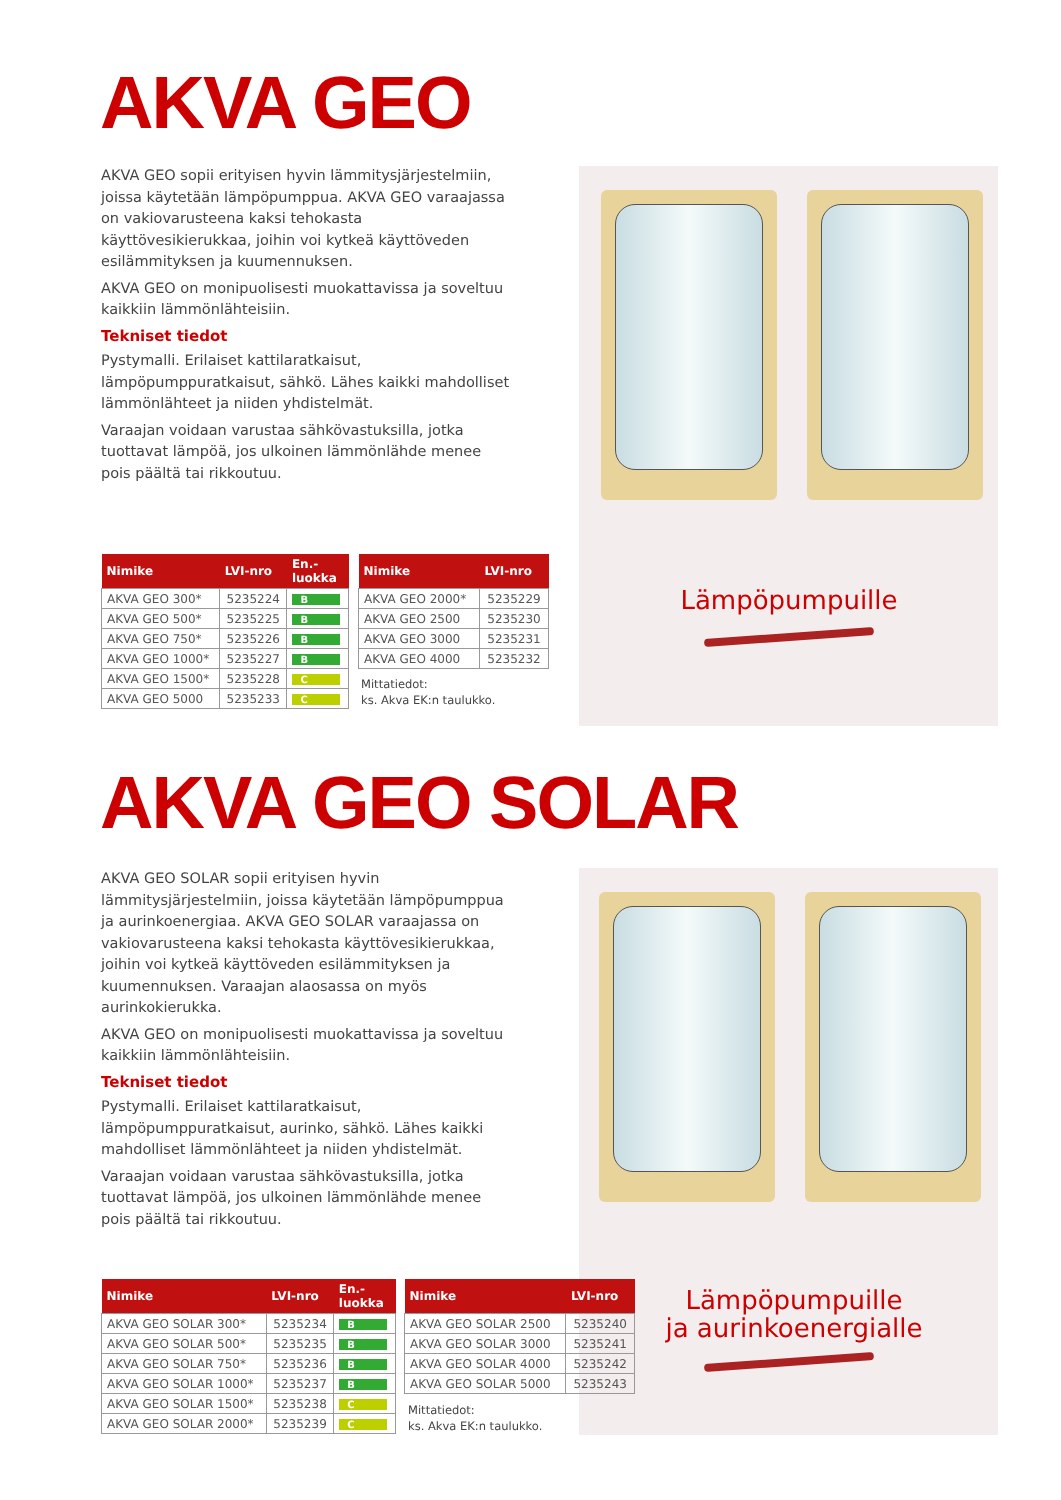AKVA GEO
AKVA GEO sopii erityisen hyvin lämmitysjärjestelmiin, joissa käytetään lämpöpumppua. AKVA GEO varaajassa on vakiovarusteena kaksi tehokasta käyttövesikierukkaa, joihin voi kytkeä käyttöveden esilämmityksen ja kuumennuksen.
AKVA GEO on monipuolisesti muokattavissa ja soveltuu kaikkiin lämmönlähteisiin.
Tekniset tiedot
Pystymalli. Erilaiset kattilaratkaisut, lämpöpumppuratkaisut, sähkö. Lähes kaikki mahdolliset lämmönlähteet ja niiden yhdistelmät.
Varaajan voidaan varustaa sähkövastuksilla, jotka tuottavat lämpöä, jos ulkoinen lämmönlähde menee pois päältä tai rikkoutuu.
Lämpöpumpuille
| Nimike | LVI-nro | En.- luokka |
| --- | --- | --- |
| AKVA GEO 300* | 5235224 | B |
| AKVA GEO 500* | 5235225 | B |
| AKVA GEO 750* | 5235226 | B |
| AKVA GEO 1000* | 5235227 | B |
| AKVA GEO 1500* | 5235228 | C |
| AKVA GEO 5000 | 5235233 | C |
| Nimike | LVI-nro |
| --- | --- |
| AKVA GEO 2000* | 5235229 |
| AKVA GEO 2500 | 5235230 |
| AKVA GEO 3000 | 5235231 |
| AKVA GEO 4000 | 5235232 |
Mittatiedot:
ks. Akva EK:n taulukko.
AKVA GEO SOLAR
AKVA GEO SOLAR sopii erityisen hyvin lämmitysjärjestelmiin, joissa käytetään lämpöpumppua ja aurinkoenergiaa. AKVA GEO SOLAR varaajassa on vakiovarusteena kaksi tehokasta käyttövesikierukkaa, joihin voi kytkeä käyttöveden esilämmityksen ja kuumennuksen. Varaajan alaosassa on myös aurinkokierukka.
AKVA GEO on monipuolisesti muokattavissa ja soveltuu kaikkiin lämmönlähteisiin.
Tekniset tiedot
Pystymalli. Erilaiset kattilaratkaisut, lämpöpumppuratkaisut, aurinko, sähkö. Lähes kaikki mahdolliset lämmönlähteet ja niiden yhdistelmät.
Varaajan voidaan varustaa sähkövastuksilla, jotka tuottavat lämpöä, jos ulkoinen lämmönlähde menee pois päältä tai rikkoutuu.
Lämpöpumpuille
ja aurinkoenergialle
| Nimike | LVI-nro | En.- luokka |
| --- | --- | --- |
| AKVA GEO SOLAR 300* | 5235234 | B |
| AKVA GEO SOLAR 500* | 5235235 | B |
| AKVA GEO SOLAR 750* | 5235236 | B |
| AKVA GEO SOLAR 1000* | 5235237 | B |
| AKVA GEO SOLAR 1500* | 5235238 | C |
| AKVA GEO SOLAR 2000* | 5235239 | C |
| Nimike | LVI-nro |
| --- | --- |
| AKVA GEO SOLAR 2500 | 5235240 |
| AKVA GEO SOLAR 3000 | 5235241 |
| AKVA GEO SOLAR 4000 | 5235242 |
| AKVA GEO SOLAR 5000 | 5235243 |
Mittatiedot:
ks. Akva EK:n taulukko.